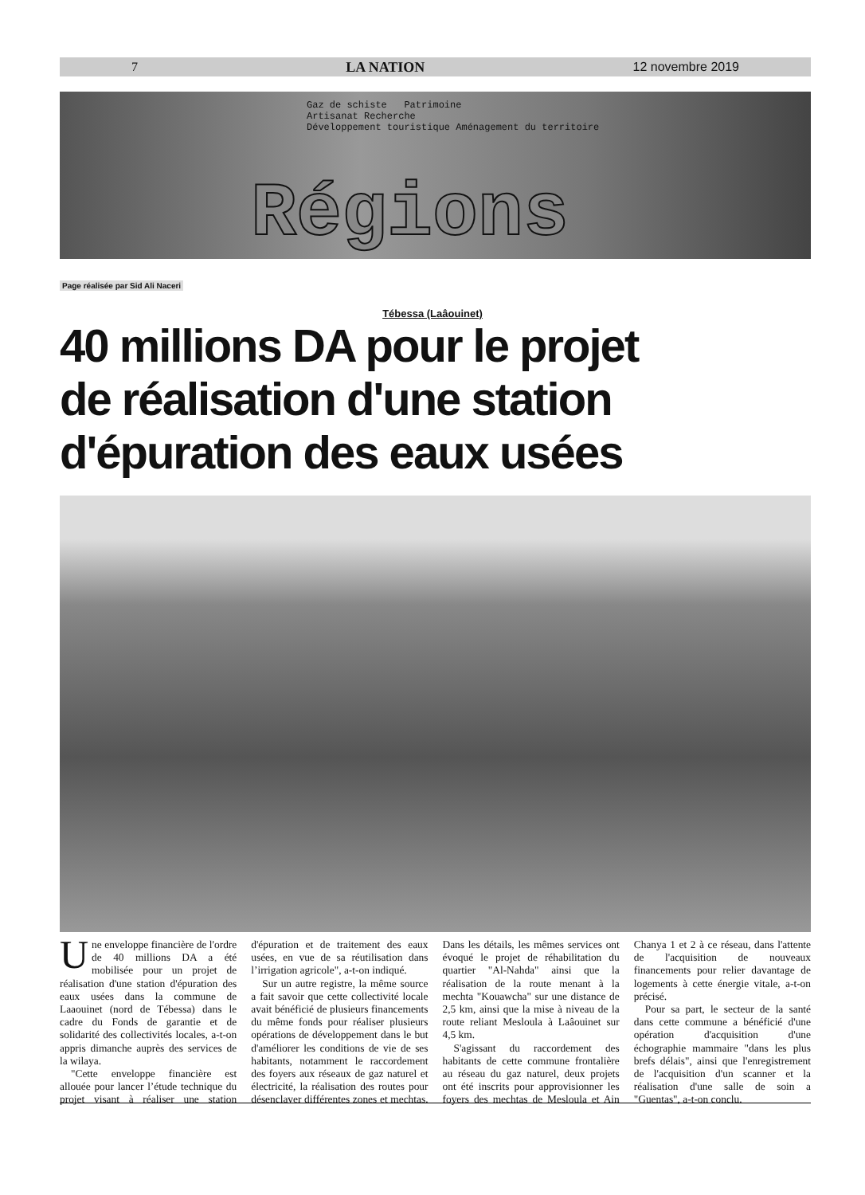7 LA NATION 12 novembre 2019
Gaz de schiste Patrimoine
Artisanat Recherche
Développement touristique Aménagement du territoire
Régions
Page réalisée par Sid Ali Naceri
Tébessa (Laâouinet)
40 millions DA pour le projet
de réalisation d'une station
d'épuration des eaux usées
Une enveloppe financière de l'ordre de 40 millions DA a été mobilisée pour un projet de réalisation d'une station d'épuration des eaux usées dans la commune de Laaouinet (nord de Tébessa) dans le cadre du Fonds de garantie et de solidarité des collectivités locales, a-t-on appris dimanche auprès des services de la wilaya.
"Cette enveloppe financière est allouée pour lancer l’étude technique du projet visant à réaliser une station d'épuration et de traitement des eaux usées, en vue de sa réutilisation dans l’irrigation agricole", a-t-on indiqué.
Sur un autre registre, la même source a fait savoir que cette collectivité locale avait bénéficié de plusieurs financements du même fonds pour réaliser plusieurs opérations de développement dans le but d'améliorer les conditions de vie de ses habitants, notamment le raccordement des foyers aux réseaux de gaz naturel et électricité, la réalisation des routes pour désenclaver différentes zones et mechtas. Dans les détails, les mêmes services ont évoqué le projet de réhabilitation du quartier "Al-Nahda" ainsi que la réalisation de la route menant à la mechta "Kouawcha" sur une distance de 2,5 km, ainsi que la mise à niveau de la route reliant Mesloula à Laâouinet sur 4,5 km.
S'agissant du raccordement des habitants de cette commune frontalière au réseau du gaz naturel, deux projets ont été inscrits pour approvisionner les foyers des mechtas de Mesloula et Ain Chanya 1 et 2 à ce réseau, dans l'attente de l'acquisition de nouveaux financements pour relier davantage de logements à cette énergie vitale, a-t-on précisé.
Pour sa part, le secteur de la santé dans cette commune a bénéficié d'une opération d'acquisition d'une échographie mammaire "dans les plus brefs délais", ainsi que l'enregistrement de l'acquisition d'un scanner et la réalisation d'une salle de soin a "Guentas", a-t-on conclu.